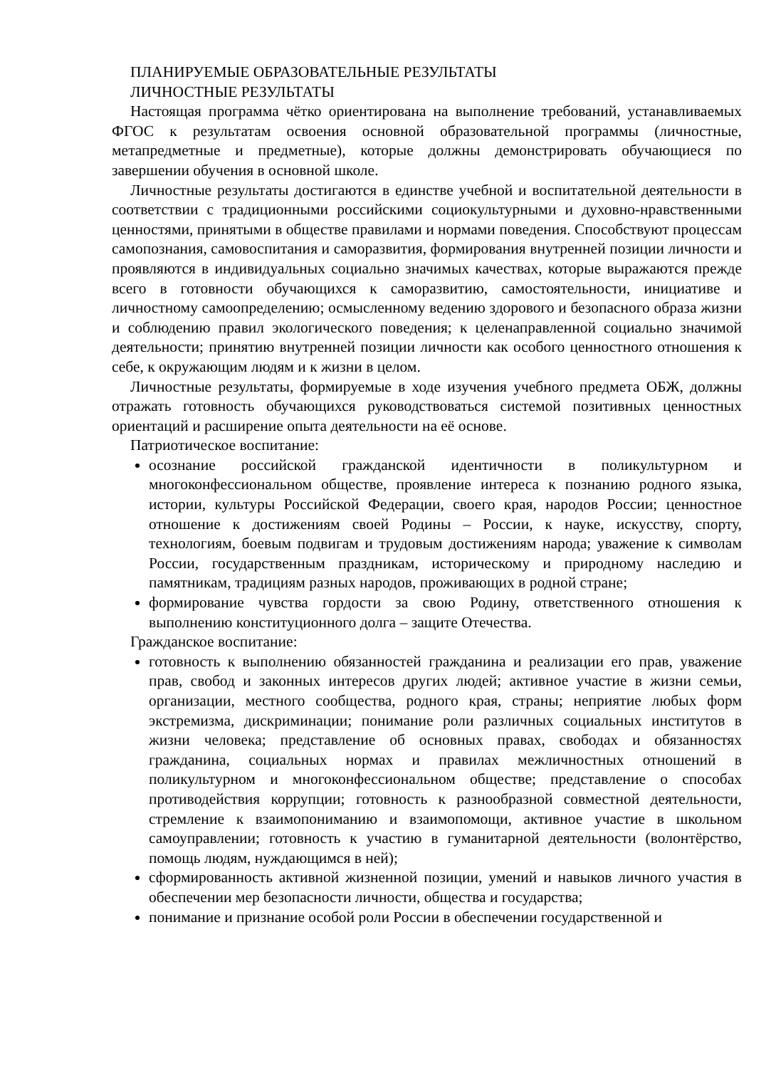ПЛАНИРУЕМЫЕ ОБРАЗОВАТЕЛЬНЫЕ РЕЗУЛЬТАТЫ
ЛИЧНОСТНЫЕ РЕЗУЛЬТАТЫ
Настоящая программа чётко ориентирована на выполнение требований, устанавливаемых ФГОС к результатам освоения основной образовательной программы (личностные, метапредметные и предметные), которые должны демонстрировать обучающиеся по завершении обучения в основной школе.
Личностные результаты достигаются в единстве учебной и воспитательной деятельности в соответствии с традиционными российскими социокультурными и духовно-нравственными ценностями, принятыми в обществе правилами и нормами поведения. Способствуют процессам самопознания, самовоспитания и саморазвития, формирования внутренней позиции личности и проявляются в индивидуальных социально значимых качествах, которые выражаются прежде всего в готовности обучающихся к саморазвитию, самостоятельности, инициативе и личностному самоопределению; осмысленному ведению здорового и безопасного образа жизни и соблюдению правил экологического поведения; к целенаправленной социально значимой деятельности; принятию внутренней позиции личности как особого ценностного отношения к себе, к окружающим людям и к жизни в целом.
Личностные результаты, формируемые в ходе изучения учебного предмета ОБЖ, должны отражать готовность обучающихся руководствоваться системой позитивных ценностных ориентаций и расширение опыта деятельности на её основе.
Патриотическое воспитание:
осознание российской гражданской идентичности в поликультурном и многоконфессиональном обществе, проявление интереса к познанию родного языка, истории, культуры Российской Федерации, своего края, народов России; ценностное отношение к достижениям своей Родины – России, к науке, искусству, спорту, технологиям, боевым подвигам и трудовым достижениям народа; уважение к символам России, государственным праздникам, историческому и природному наследию и памятникам, традициям разных народов, проживающих в родной стране;
формирование чувства гордости за свою Родину, ответственного отношения к выполнению конституционного долга – защите Отечества.
Гражданское воспитание:
готовность к выполнению обязанностей гражданина и реализации его прав, уважение прав, свобод и законных интересов других людей; активное участие в жизни семьи, организации, местного сообщества, родного края, страны; неприятие любых форм экстремизма, дискриминации; понимание роли различных социальных институтов в жизни человека; представление об основных правах, свободах и обязанностях гражданина, социальных нормах и правилах межличностных отношений в поликультурном и многоконфессиональном обществе; представление о способах противодействия коррупции; готовность к разнообразной совместной деятельности, стремление к взаимопониманию и взаимопомощи, активное участие в школьном самоуправлении; готовность к участию в гуманитарной деятельности (волонтёрство, помощь людям, нуждающимся в ней);
сформированность активной жизненной позиции, умений и навыков личного участия в обеспечении мер безопасности личности, общества и государства;
понимание и признание особой роли России в обеспечении государственной и